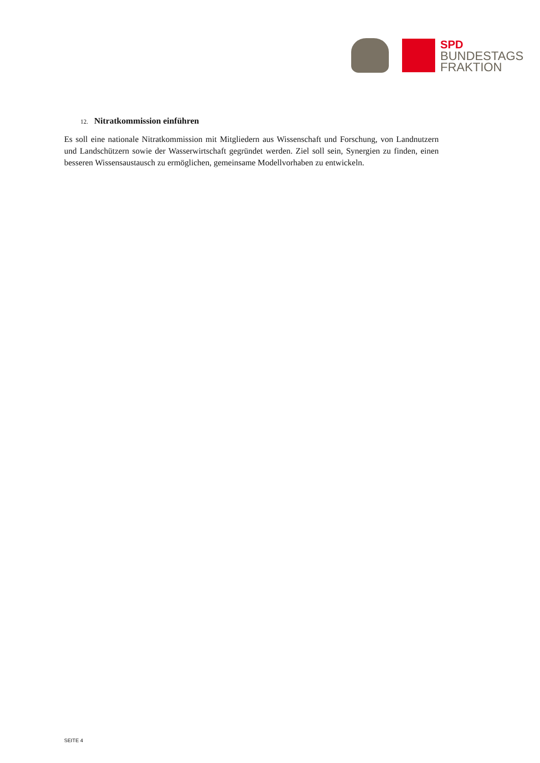SPD
BUNDESTAGS
FRAKTION
12. Nitratkommission einführen
Es soll eine nationale Nitratkommission mit Mitgliedern aus Wissenschaft und Forschung, von Landnutzern und Landschützern sowie der Wasserwirtschaft gegründet werden. Ziel soll sein, Synergien zu finden, einen besseren Wissensaustausch zu ermöglichen, gemeinsame Modellvorhaben zu entwickeln.
SEITE 4